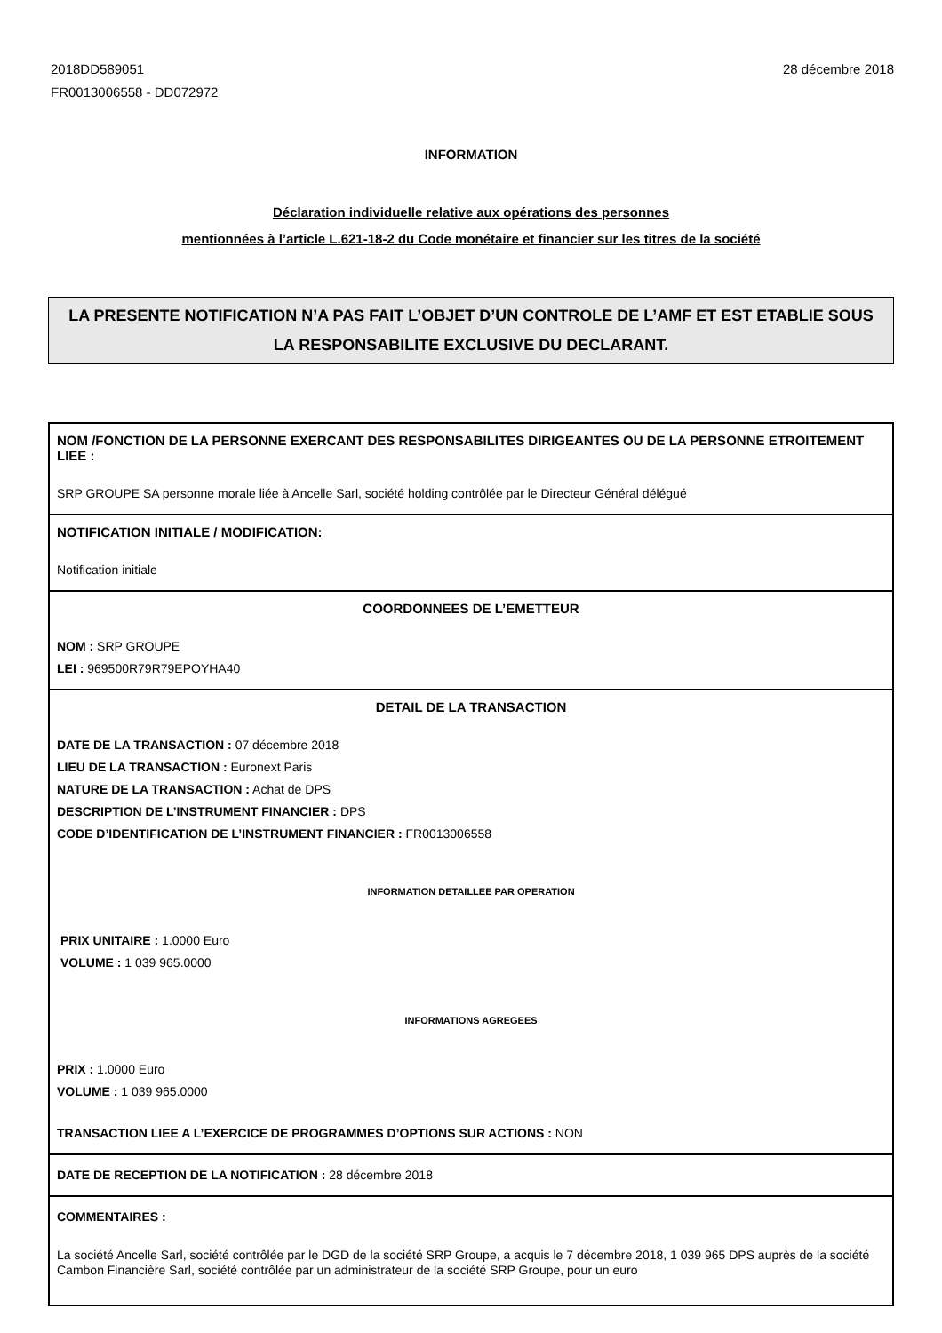2018DD589051
FR0013006558 - DD072972
28 décembre 2018
INFORMATION
Déclaration individuelle relative aux opérations des personnes
mentionnées à l’article L.621-18-2 du Code monétaire et financier sur les titres de la société
LA PRESENTE NOTIFICATION N’A PAS FAIT L’OBJET D’UN CONTROLE DE L’AMF ET EST ETABLIE SOUS LA RESPONSABILITE EXCLUSIVE DU DECLARANT.
NOM /FONCTION DE LA PERSONNE EXERCANT DES RESPONSABILITES DIRIGEANTES OU DE LA PERSONNE ETROITEMENT LIEE :
SRP GROUPE SA personne morale liée à Ancelle Sarl, société holding contrôlée par le Directeur Général délégué
NOTIFICATION INITIALE / MODIFICATION:
Notification initiale
COORDONNEES DE L’EMETTEUR
NOM : SRP GROUPE
LEI : 969500R79R79EPOYHA40
DETAIL DE LA TRANSACTION
DATE DE LA TRANSACTION : 07 décembre 2018
LIEU DE LA TRANSACTION : Euronext Paris
NATURE DE LA TRANSACTION : Achat de DPS
DESCRIPTION DE L’INSTRUMENT FINANCIER : DPS
CODE D’IDENTIFICATION DE L’INSTRUMENT FINANCIER : FR0013006558
INFORMATION DETAILLEE PAR OPERATION
PRIX UNITAIRE : 1.0000 Euro
VOLUME : 1 039 965.0000
INFORMATIONS AGREGEES
PRIX : 1.0000 Euro
VOLUME : 1 039 965.0000
TRANSACTION LIEE A L’EXERCICE DE PROGRAMMES D’OPTIONS SUR ACTIONS : NON
DATE DE RECEPTION DE LA NOTIFICATION : 28 décembre 2018
COMMENTAIRES :
La société Ancelle Sarl, société contrôlée par le DGD de la société SRP Groupe, a acquis le 7 décembre 2018, 1 039 965 DPS auprès de la société Cambon Financière Sarl, société contrôlée par un administrateur de la société SRP Groupe, pour un euro